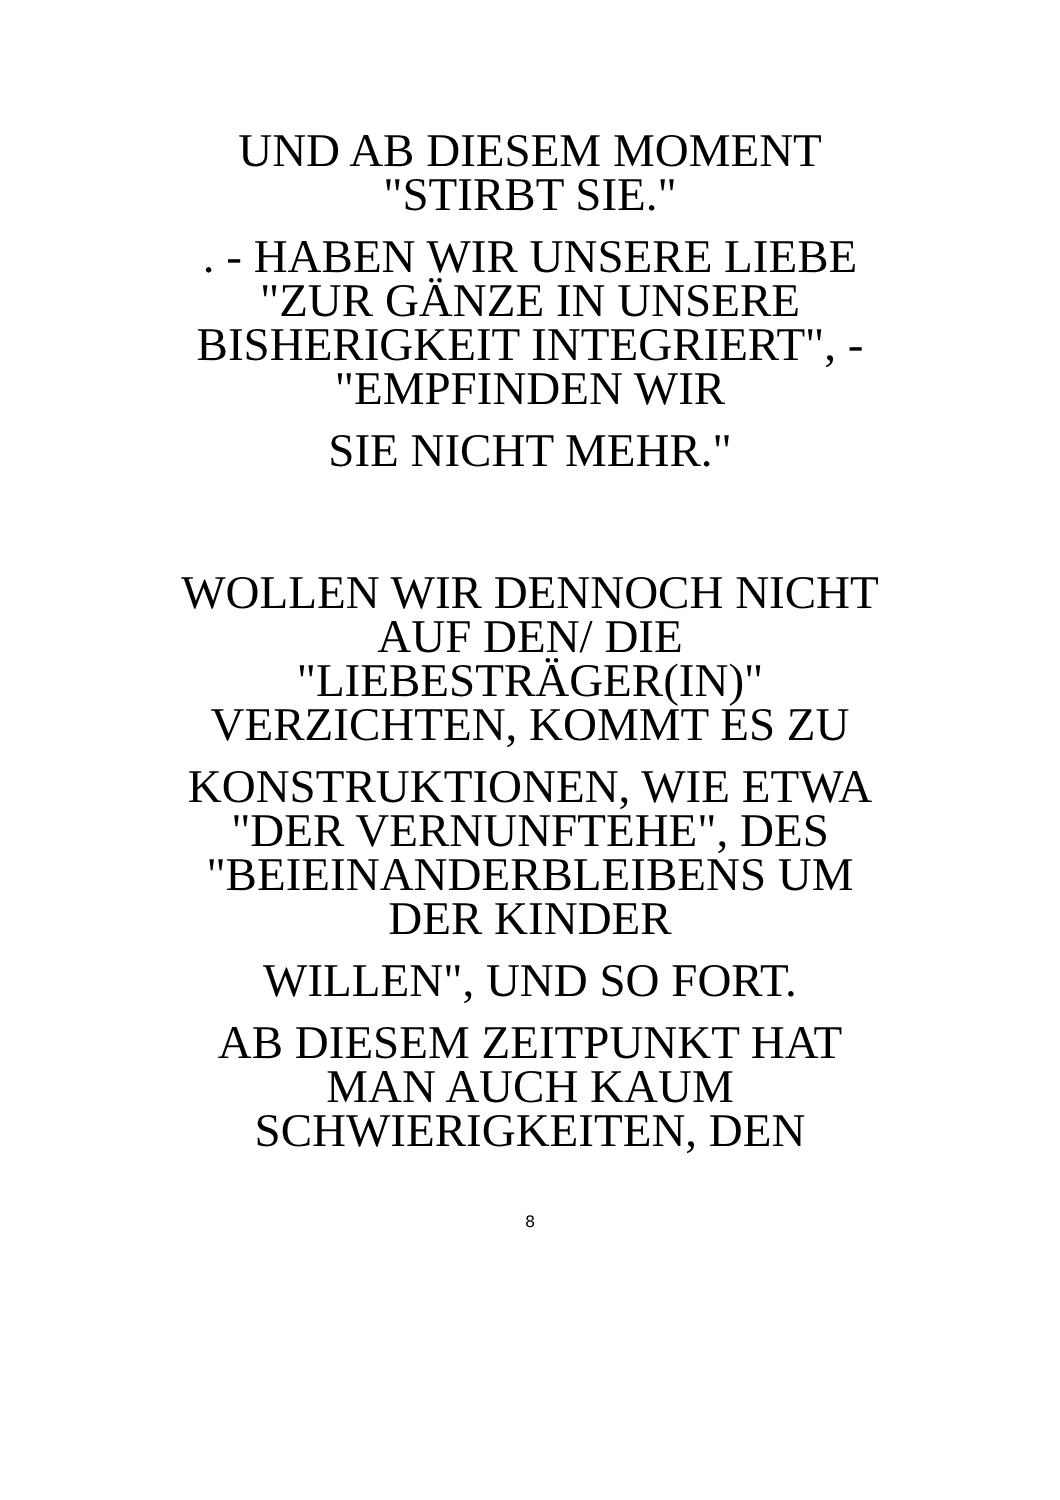UND AB DIESEM MOMENT
"STIRBT SIE."
. - HABEN WIR UNSERE LIEBE
"ZUR GÄNZE IN UNSERE
BISHERIGKEIT INTEGRIERT", -
"EMPFINDEN WIR
SIE NICHT MEHR."
WOLLEN WIR DENNOCH NICHT
AUF DEN/ DIE
"LIEBESTRÄGER(IN)"
VERZICHTEN, KOMMT ES ZU
KONSTRUKTIONEN, WIE ETWA
"DER VERNUNFTEHE", DES
"BEIEINANDERBLEIBENS UM
DER KINDER
WILLEN", UND SO FORT.
AB DIESEM ZEITPUNKT HAT
MAN AUCH KAUM
SCHWIERIGKEITEN, DEN
8